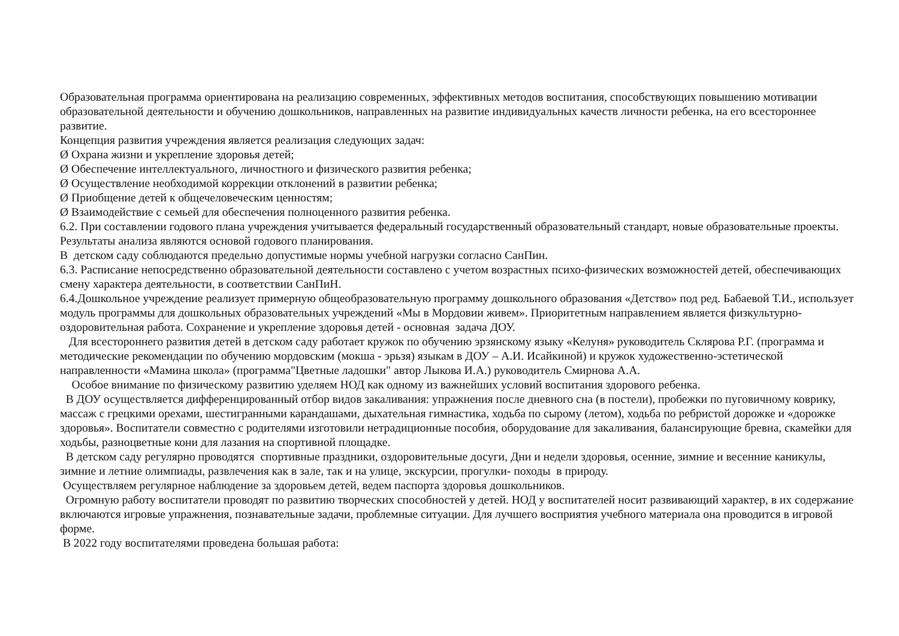Образовательная программа ориентирована на реализацию современных, эффективных методов воспитания, способствующих повышению мотивации образовательной деятельности и обучению дошкольников, направленных на развитие индивидуальных качеств личности ребенка, на его всестороннее развитие.
Концепция развития учреждения является реализация следующих задач:
Ø Охрана жизни и укрепление здоровья детей;
Ø Обеспечение интеллектуального, личностного и физического развития ребенка;
Ø Осуществление необходимой коррекции отклонений в развитии ребенка;
Ø Приобщение детей к общечеловеческим ценностям;
Ø Взаимодействие с семьей для обеспечения полноценного развития ребенка.
6.2. При составлении годового плана учреждения учитывается федеральный государственный образовательный стандарт, новые образовательные проекты. Результаты анализа являются основой годового планирования.
В детском саду соблюдаются предельно допустимые нормы учебной нагрузки согласно СанПин.
6.3. Расписание непосредственно образовательной деятельности составлено с учетом возрастных психо-физических возможностей детей, обеспечивающих смену характера деятельности, в соответствии СанПиН.
6.4.Дошкольное учреждение реализует примерную общеобразовательную программу дошкольного образования «Детство» под ред. Бабаевой Т.И., использует модуль программы для дошкольных образовательных учреждений «Мы в Мордовии живем». Приоритетным направлением является физкультурно-оздоровительная работа. Сохранение и укрепление здоровья детей - основная задача ДОУ.
Для всестороннего развития детей в детском саду работает кружок по обучению эрзянскому языку «Келуня» руководитель Склярова Р.Г. (программа и методические рекомендации по обучению мордовским (мокша - эрьзя) языкам в ДОУ – А.И. Исайкиной) и кружок художественно-эстетической направленности «Мамина школа» (программа"Цветные ладошки" автор Лыкова И.А.) руководитель Смирнова А.А.
Особое внимание по физическому развитию уделяем НОД как одному из важнейших условий воспитания здорового ребенка.
В ДОУ осуществляется дифференцированный отбор видов закаливания: упражнения после дневного сна (в постели), пробежки по пуговичному коврику, массаж с грецкими орехами, шестигранными карандашами, дыхательная гимнастика, ходьба по сырому (летом), ходьба по ребристой дорожке и «дорожке здоровья». Воспитатели совместно с родителями изготовили нетрадиционные пособия, оборудование для закаливания, балансирующие бревна, скамейки для ходьбы, разноцветные кони для лазания на спортивной площадке.
В детском саду регулярно проводятся спортивные праздники, оздоровительные досуги, Дни и недели здоровья, осенние, зимние и весенние каникулы, зимние и летние олимпиады, развлечения как в зале, так и на улице, экскурсии, прогулки- походы в природу.
Осуществляем регулярное наблюдение за здоровьем детей, ведем паспорта здоровья дошкольников.
Огромную работу воспитатели проводят по развитию творческих способностей у детей. НОД у воспитателей носит развивающий характер, в их содержание включаются игровые упражнения, познавательные задачи, проблемные ситуации. Для лучшего восприятия учебного материала она проводится в игровой форме.
В 2022 году воспитателями проведена большая работа: